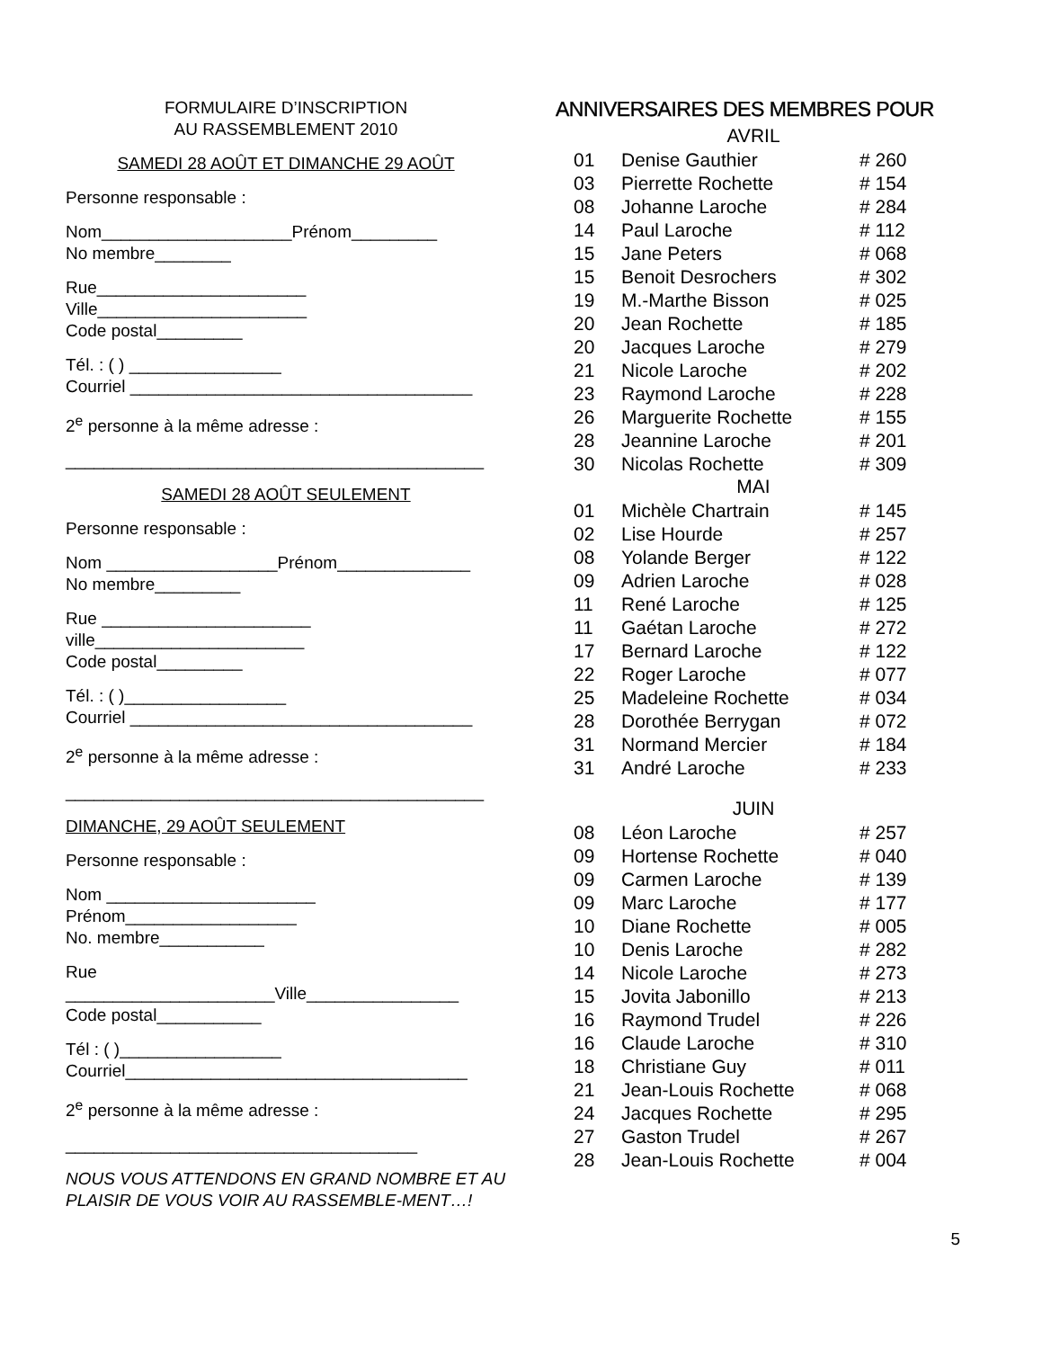FORMULAIRE D’INSCRIPTION
AU RASSEMBLEMENT 2010
SAMEDI 28 AOÛT ET DIMANCHE 29 AOÛT
Personne responsable :
Nom____________________Prénom_________
No membre________
Rue______________________
Ville______________________
Code postal_________
Tél. : ( ) ________________
Courriel ____________________________________
2<sup>e</sup> personne à la même adresse :
____________________________________________
SAMEDI 28 AOÛT SEULEMENT
Personne responsable :
Nom __________________Prénom______________
No membre_________
Rue ______________________
ville______________________
Code postal_________
Tél. : ( )_________________
Courriel ____________________________________
2<sup>e</sup> personne à la même adresse :
____________________________________________
DIMANCHE, 29 AOÛT SEULEMENT
Personne responsable :
Nom ______________________
Prénom__________________
No. membre___________
Rue
______________________Ville________________
Code postal___________
Tél : ( )_________________
Courriel____________________________________
2<sup>e</sup> personne à la même adresse :
_____________________________________
NOUS VOUS ATTENDONS EN GRAND NOMBRE ET AU PLAISIR DE VOUS VOIR AU RASSEMBLE-MENT…!
ANNIVERSAIRES DES MEMBRES POUR
AVRIL
| 01 | Denise Gauthier | # 260 |
| 03 | Pierrette Rochette | # 154 |
| 08 | Johanne Laroche | # 284 |
| 14 | Paul Laroche | # 112 |
| 15 | Jane Peters | # 068 |
| 15 | Benoit Desrochers | # 302 |
| 19 | M.-Marthe Bisson | # 025 |
| 20 | Jean Rochette | # 185 |
| 20 | Jacques Laroche | # 279 |
| 21 | Nicole Laroche | # 202 |
| 23 | Raymond Laroche | # 228 |
| 26 | Marguerite Rochette | # 155 |
| 28 | Jeannine Laroche | # 201 |
| 30 | Nicolas Rochette | # 309 |
MAI
| 01 | Michèle Chartrain | # 145 |
| 02 | Lise Hourde | # 257 |
| 08 | Yolande Berger | # 122 |
| 09 | Adrien Laroche | # 028 |
| 11 | René Laroche | # 125 |
| 11 | Gaétan Laroche | # 272 |
| 17 | Bernard Laroche | # 122 |
| 22 | Roger Laroche | # 077 |
| 25 | Madeleine Rochette | # 034 |
| 28 | Dorothée Berrygan | # 072 |
| 31 | Normand Mercier | # 184 |
| 31 | André Laroche | # 233 |
JUIN
| 08 | Léon Laroche | # 257 |
| 09 | Hortense Rochette | # 040 |
| 09 | Carmen Laroche | # 139 |
| 09 | Marc Laroche | # 177 |
| 10 | Diane Rochette | # 005 |
| 10 | Denis Laroche | # 282 |
| 14 | Nicole Laroche | # 273 |
| 15 | Jovita Jabonillo | # 213 |
| 16 | Raymond Trudel | # 226 |
| 16 | Claude Laroche | # 310 |
| 18 | Christiane Guy | # 011 |
| 21 | Jean-Louis Rochette | # 068 |
| 24 | Jacques Rochette | # 295 |
| 27 | Gaston Trudel | # 267 |
| 28 | Jean-Louis Rochette | # 004 |
5